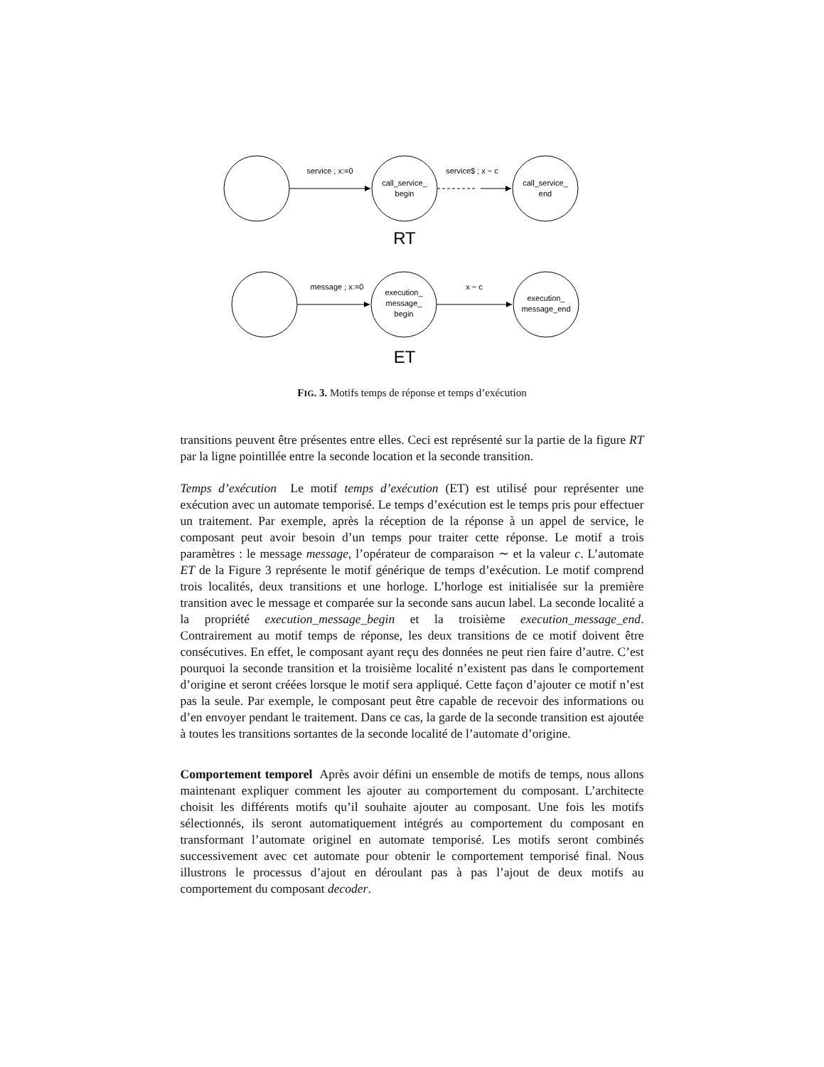service ; x:=0
service$ ; x ~ c
call_service_
begin
call_service_
end
message ; x:=0
x ~ c
execution_
message_
begin
execution_
message_end
RT
ET
FIG. 3. Motifs temps de réponse et temps d’exécution
transitions peuvent être présentes entre elles. Ceci est représenté sur la partie de la figure RT par la ligne pointillée entre la seconde location et la seconde transition.
Temps d’exécution Le motif temps d’exécution (ET) est utilisé pour représenter une exécution avec un automate temporisé. Le temps d’exécution est le temps pris pour effectuer un traitement. Par exemple, après la réception de la réponse à un appel de service, le composant peut avoir besoin d’un temps pour traiter cette réponse. Le motif a trois paramètres : le message message, l’opérateur de comparaison ∼ et la valeur c. L’automate ET de la Figure 3 représente le motif générique de temps d’exécution. Le motif comprend trois localités, deux transitions et une horloge. L’horloge est initialisée sur la première transition avec le message et comparée sur la seconde sans aucun label. La seconde localité a la propriété execution_message_begin et la troisième execution_message_end. Contrairement au motif temps de réponse, les deux transitions de ce motif doivent être consécutives. En effet, le composant ayant reçu des données ne peut rien faire d’autre. C’est pourquoi la seconde transition et la troisième localité n’existent pas dans le comportement d’origine et seront créées lorsque le motif sera appliqué. Cette façon d’ajouter ce motif n’est pas la seule. Par exemple, le composant peut être capable de recevoir des informations ou d’en envoyer pendant le traitement. Dans ce cas, la garde de la seconde transition est ajoutée à toutes les transitions sortantes de la seconde localité de l’automate d’origine.
Comportement temporel Après avoir défini un ensemble de motifs de temps, nous allons maintenant expliquer comment les ajouter au comportement du composant. L’architecte choisit les différents motifs qu’il souhaite ajouter au composant. Une fois les motifs sélectionnés, ils seront automatiquement intégrés au comportement du composant en transformant l’automate originel en automate temporisé. Les motifs seront combinés successivement avec cet automate pour obtenir le comportement temporisé final. Nous illustrons le processus d’ajout en déroulant pas à pas l’ajout de deux motifs au comportement du composant decoder.